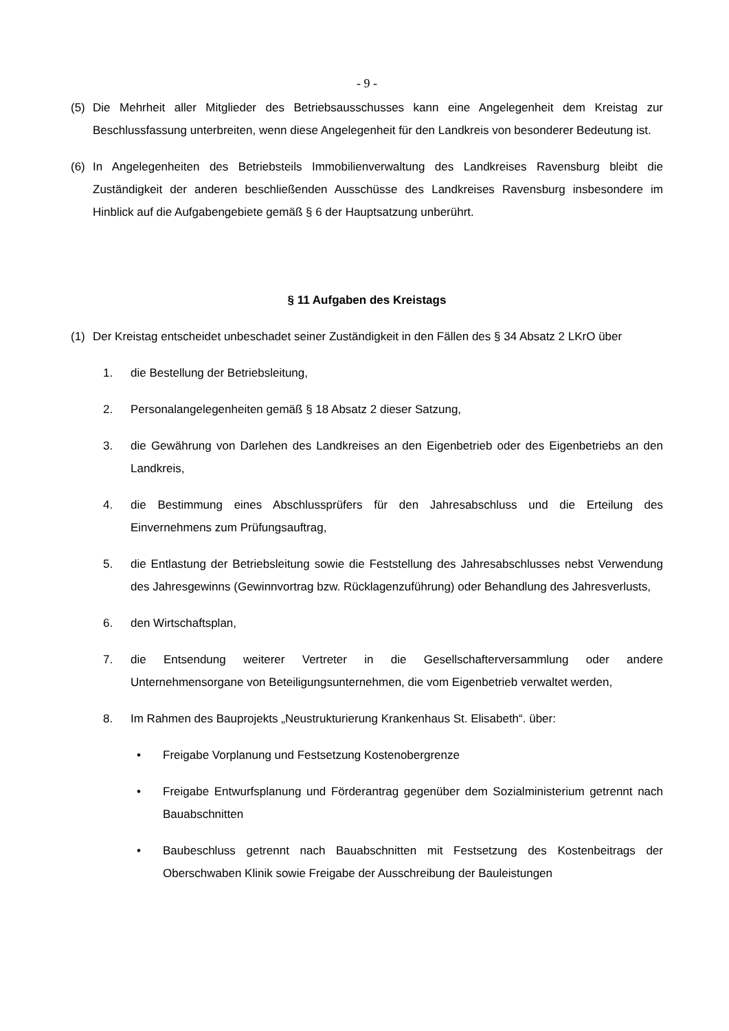- 9 -
(5) Die Mehrheit aller Mitglieder des Betriebsausschusses kann eine Angelegenheit dem Kreistag zur Beschlussfassung unterbreiten, wenn diese Angelegenheit für den Landkreis von besonderer Bedeutung ist.
(6) In Angelegenheiten des Betriebsteils Immobilienverwaltung des Landkreises Ravensburg bleibt die Zuständigkeit der anderen beschließenden Ausschüsse des Landkreises Ravensburg insbesondere im Hinblick auf die Aufgabengebiete gemäß § 6 der Hauptsatzung unberührt.
§ 11 Aufgaben des Kreistags
(1) Der Kreistag entscheidet unbeschadet seiner Zuständigkeit in den Fällen des § 34 Absatz 2 LKrO über
1. die Bestellung der Betriebsleitung,
2. Personalangelegenheiten gemäß § 18 Absatz 2 dieser Satzung,
3. die Gewährung von Darlehen des Landkreises an den Eigenbetrieb oder des Eigenbetriebs an den Landkreis,
4. die Bestimmung eines Abschlussprüfers für den Jahresabschluss und die Erteilung des Einvernehmens zum Prüfungsauftrag,
5. die Entlastung der Betriebsleitung sowie die Feststellung des Jahresabschlusses nebst Verwendung des Jahresgewinns (Gewinnvortrag bzw. Rücklagenzuführung) oder Behandlung des Jahresverlusts,
6. den Wirtschaftsplan,
7. die Entsendung weiterer Vertreter in die Gesellschafterversammlung oder andere Unternehmensorgane von Beteiligungsunternehmen, die vom Eigenbetrieb verwaltet werden,
8. Im Rahmen des Bauprojekts „Neustrukturierung Krankenhaus St. Elisabeth“. über:
• Freigabe Vorplanung und Festsetzung Kostenobergrenze
• Freigabe Entwurfsplanung und Förderantrag gegenüber dem Sozialministerium getrennt nach Bauabschnitten
• Baubeschluss getrennt nach Bauabschnitten mit Festsetzung des Kostenbeitrags der Oberschwaben Klinik sowie Freigabe der Ausschreibung der Bauleistungen